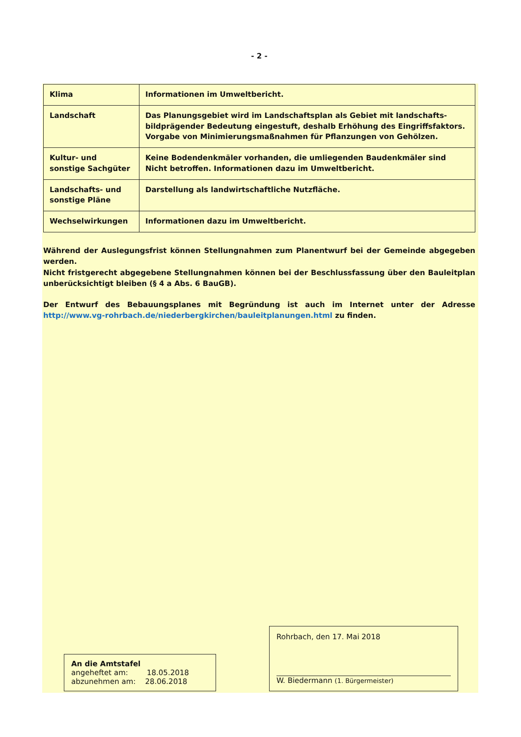- 2 -
| Klima | Informationen im Umweltbericht. |
| Landschaft | Das Planungsgebiet wird im Landschaftsplan als Gebiet mit landschafts-bildprägender Bedeutung eingestuft, deshalb Erhöhung des Eingriffsfaktors. Vorgabe von Minimierungsmaßnahmen für Pflanzungen von Gehölzen. |
| Kultur- und sonstige Sachgüter | Keine Bodendenkmäler vorhanden, die umliegenden Baudenkmäler sind Nicht betroffen. Informationen dazu im Umweltbericht. |
| Landschafts- und sonstige Pläne | Darstellung als landwirtschaftliche Nutzfläche. |
| Wechselwirkungen | Informationen dazu im Umweltbericht. |
Während der Auslegungsfrist können Stellungnahmen zum Planentwurf bei der Gemeinde abgegeben werden.
Nicht fristgerecht abgegebene Stellungnahmen können bei der Beschlussfassung über den Bauleitplan unberücksichtigt bleiben (§ 4 a Abs. 6 BauGB).
Der Entwurf des Bebauungsplanes mit Begründung ist auch im Internet unter der Adresse http://www.vg-rohrbach.de/niederbergkirchen/bauleitplanungen.html zu finden.
An die Amtstafel
angeheftet am: 18.05.2018
abzunehmen am: 28.06.2018
Rohrbach, den 17. Mai 2018
W. Biedermann (1. Bürgermeister)